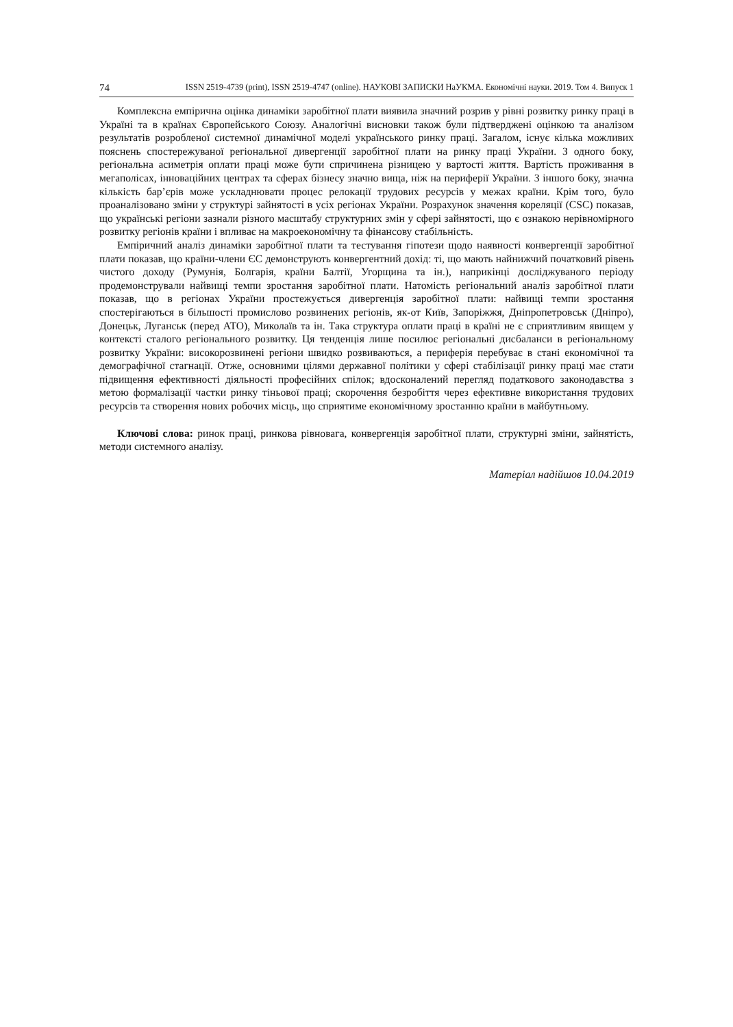74 ISSN 2519-4739 (print), ISSN 2519-4747 (online). НАУКОВІ ЗАПИСКИ НаУКМА. Економічні науки. 2019. Том 4. Випуск 1
Комплексна емпірична оцінка динаміки заробітної плати виявила значний розрив у рівні розвитку ринку праці в Україні та в країнах Європейського Союзу. Аналогічні висновки також були підтверджені оцінкою та аналізом результатів розробленої системної динамічної моделі українського ринку праці. Загалом, існує кілька можливих пояснень спостережуваної регіональної дивергенції заробітної плати на ринку праці України. З одного боку, регіональна асиметрія оплати праці може бути спричинена різницею у вартості життя. Вартість проживання в мегаполісах, інноваційних центрах та сферах бізнесу значно вища, ніж на периферії України. З іншого боку, значна кількість бар’єрів може ускладнювати процес релокації трудових ресурсів у межах країни. Крім того, було проаналізовано зміни у структурі зайнятості в усіх регіонах України. Розрахунок значення кореляції (CSC) показав, що українські регіони зазнали різного масштабу структурних змін у сфері зайнятості, що є ознакою нерівномірного розвитку регіонів країни і впливає на макроекономічну та фінансову стабільність.
Емпіричний аналіз динаміки заробітної плати та тестування гіпотези щодо наявності конвергенції заробітної плати показав, що країни-члени ЄС демонструють конвергентний дохід: ті, що мають найнижчий початковий рівень чистого доходу (Румунія, Болгарія, країни Балтії, Угорщина та ін.), наприкінці досліджуваного періоду продемонстрували найвищі темпи зростання заробітної плати. Натомість регіональний аналіз заробітної плати показав, що в регіонах України простежується дивергенція заробітної плати: найвищі темпи зростання спостерігаються в більшості промислово розвинених регіонів, як-от Київ, Запоріжжя, Дніпропетровськ (Дніпро), Донецьк, Луганськ (перед АТО), Миколаїв та ін. Така структура оплати праці в країні не є сприятливим явищем у контексті сталого регіонального розвитку. Ця тенденція лише посилює регіональні дисбаланси в регіональному розвитку України: високорозвинені регіони швидко розвиваються, а периферія перебуває в стані економічної та демографічної стагнації. Отже, основними цілями державної політики у сфері стабілізації ринку праці має стати підвищення ефективності діяльності професійних спілок; вдосконалений перегляд податкового законодавства з метою формалізації частки ринку тіньової праці; скорочення безробіття через ефективне використання трудових ресурсів та створення нових робочих місць, що сприятиме економічному зростанню країни в майбутньому.
Ключові слова: ринок праці, ринкова рівновага, конвергенція заробітної плати, структурні зміни, зайнятість, методи системного аналізу.
Матеріал надійшов 10.04.2019